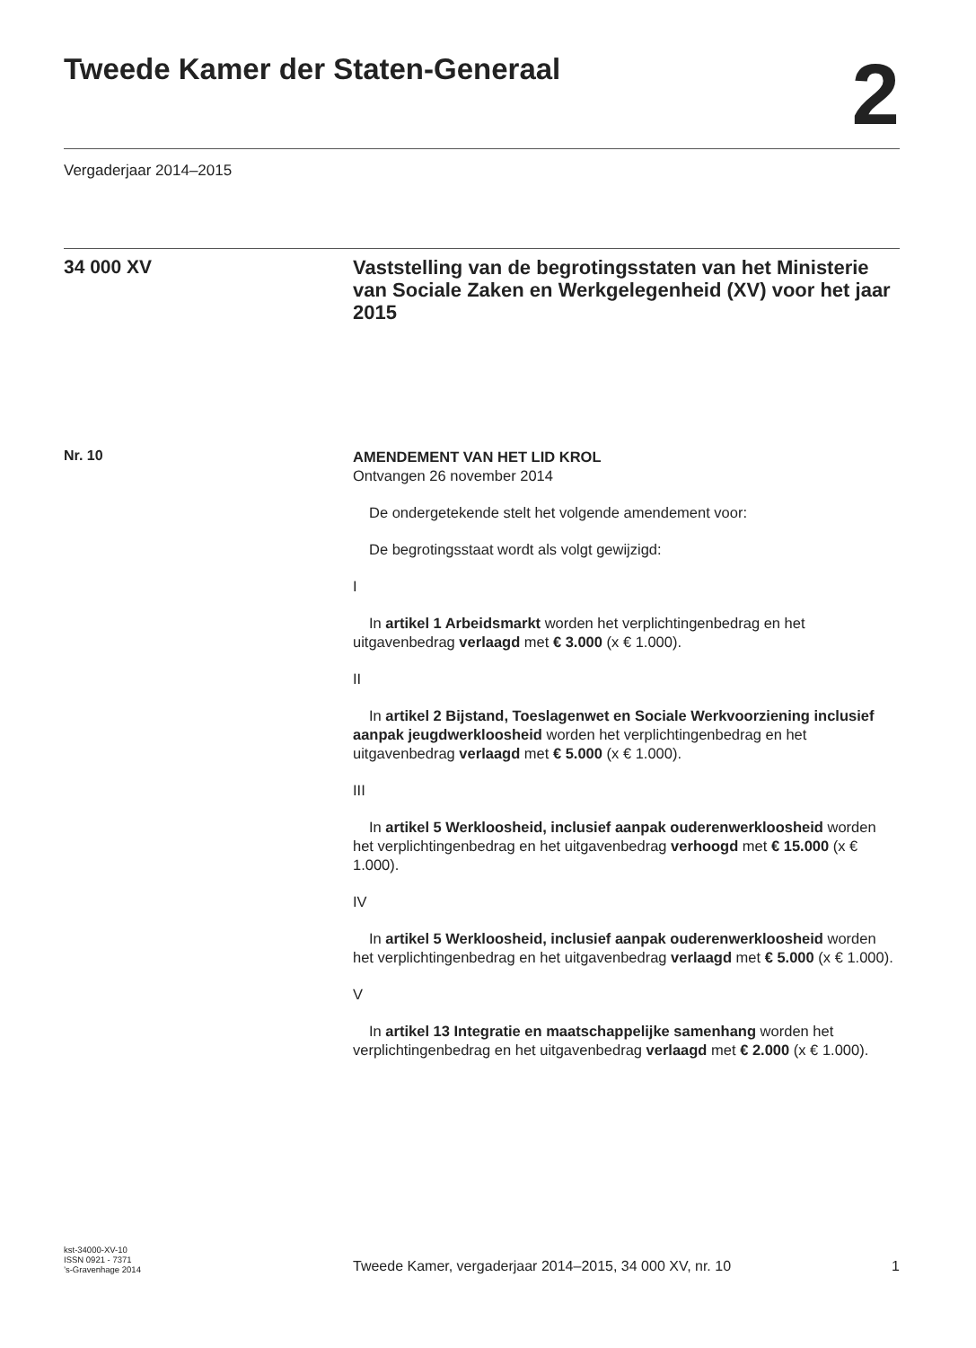Tweede Kamer der Staten-Generaal
2
Vergaderjaar 2014–2015
34 000 XV
Vaststelling van de begrotingsstaten van het Ministerie van Sociale Zaken en Werkgelegenheid (XV) voor het jaar 2015
Nr. 10
AMENDEMENT VAN HET LID KROL
Ontvangen 26 november 2014
De ondergetekende stelt het volgende amendement voor:
De begrotingsstaat wordt als volgt gewijzigd:
I
In artikel 1 Arbeidsmarkt worden het verplichtingenbedrag en het uitgavenbedrag verlaagd met € 3.000 (x € 1.000).
II
In artikel 2 Bijstand, Toeslagenwet en Sociale Werkvoorziening inclusief aanpak jeugdwerkloosheid worden het verplichtingen­bedrag en het uitgavenbedrag verlaagd met € 5.000 (x € 1.000).
III
In artikel 5 Werkloosheid, inclusief aanpak ouderenwerk­loosheid worden het verplichtingenbedrag en het uitgavenbedrag verhoogd met € 15.000 (x € 1.000).
IV
In artikel 5 Werkloosheid, inclusief aanpak ouderenwerk­loosheid worden het verplichtingenbedrag en het uitgavenbedrag verlaagd met € 5.000 (x € 1.000).
V
In artikel 13 Integratie en maatschappelijke samenhang worden het verplichtingenbedrag en het uitgavenbedrag verlaagd met € 2.000 (x € 1.000).
kst-34000-XV-10
ISSN 0921 - 7371
’s-Gravenhage 2014
Tweede Kamer, vergaderjaar 2014–2015, 34 000 XV, nr. 10
1